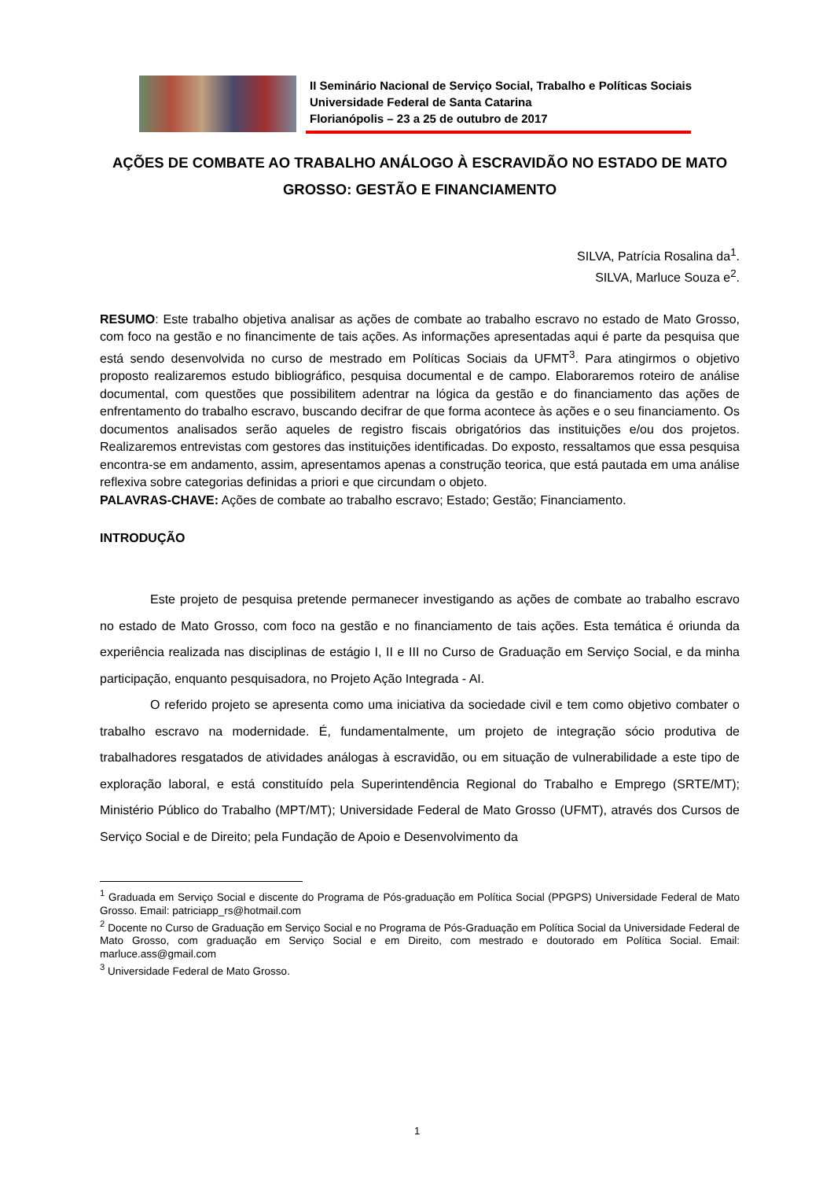II Seminário Nacional de Serviço Social, Trabalho e Políticas Sociais
Universidade Federal de Santa Catarina
Florianópolis – 23 a 25 de outubro de 2017
AÇÕES DE COMBATE AO TRABALHO ANÁLOGO À ESCRAVIDÃO NO ESTADO DE MATO GROSSO: GESTÃO E FINANCIAMENTO
SILVA, Patrícia Rosalina da<sup>1</sup>.
SILVA, Marluce Souza e<sup>2</sup>.
RESUMO: Este trabalho objetiva analisar as ações de combate ao trabalho escravo no estado de Mato Grosso, com foco na gestão e no financimente de tais ações. As informações apresentadas aqui é parte da pesquisa que está sendo desenvolvida no curso de mestrado em Políticas Sociais da UFMT<sup>3</sup>. Para atingirmos o objetivo proposto realizaremos estudo bibliográfico, pesquisa documental e de campo. Elaboraremos roteiro de análise documental, com questões que possibilitem adentrar na lógica da gestão e do financiamento das ações de enfrentamento do trabalho escravo, buscando decifrar de que forma acontece às ações e o seu financiamento. Os documentos analisados serão aqueles de registro fiscais obrigatórios das instituições e/ou dos projetos. Realizaremos entrevistas com gestores das instituições identificadas. Do exposto, ressaltamos que essa pesquisa encontra-se em andamento, assim, apresentamos apenas a construção teorica, que está pautada em uma análise reflexiva sobre categorias definidas a priori e que circundam o objeto.
PALAVRAS-CHAVE: Ações de combate ao trabalho escravo; Estado; Gestão; Financiamento.
INTRODUÇÃO
Este projeto de pesquisa pretende permanecer investigando as ações de combate ao trabalho escravo no estado de Mato Grosso, com foco na gestão e no financiamento de tais ações. Esta temática é oriunda da experiência realizada nas disciplinas de estágio I, II e III no Curso de Graduação em Serviço Social, e da minha participação, enquanto pesquisadora, no Projeto Ação Integrada - AI.
O referido projeto se apresenta como uma iniciativa da sociedade civil e tem como objetivo combater o trabalho escravo na modernidade. É, fundamentalmente, um projeto de integração sócio produtiva de trabalhadores resgatados de atividades análogas à escravidão, ou em situação de vulnerabilidade a este tipo de exploração laboral, e está constituído pela Superintendência Regional do Trabalho e Emprego (SRTE/MT); Ministério Público do Trabalho (MPT/MT); Universidade Federal de Mato Grosso (UFMT), através dos Cursos de Serviço Social e de Direito; pela Fundação de Apoio e Desenvolvimento da
<sup>1</sup> Graduada em Serviço Social e discente do Programa de Pós-graduação em Política Social (PPGPS) Universidade Federal de Mato Grosso. Email: patriciapp_rs@hotmail.com
<sup>2</sup> Docente no Curso de Graduação em Serviço Social e no Programa de Pós-Graduação em Política Social da Universidade Federal de Mato Grosso, com graduação em Serviço Social e em Direito, com mestrado e doutorado em Política Social. Email: marluce.ass@gmail.com
<sup>3</sup> Universidade Federal de Mato Grosso.
1